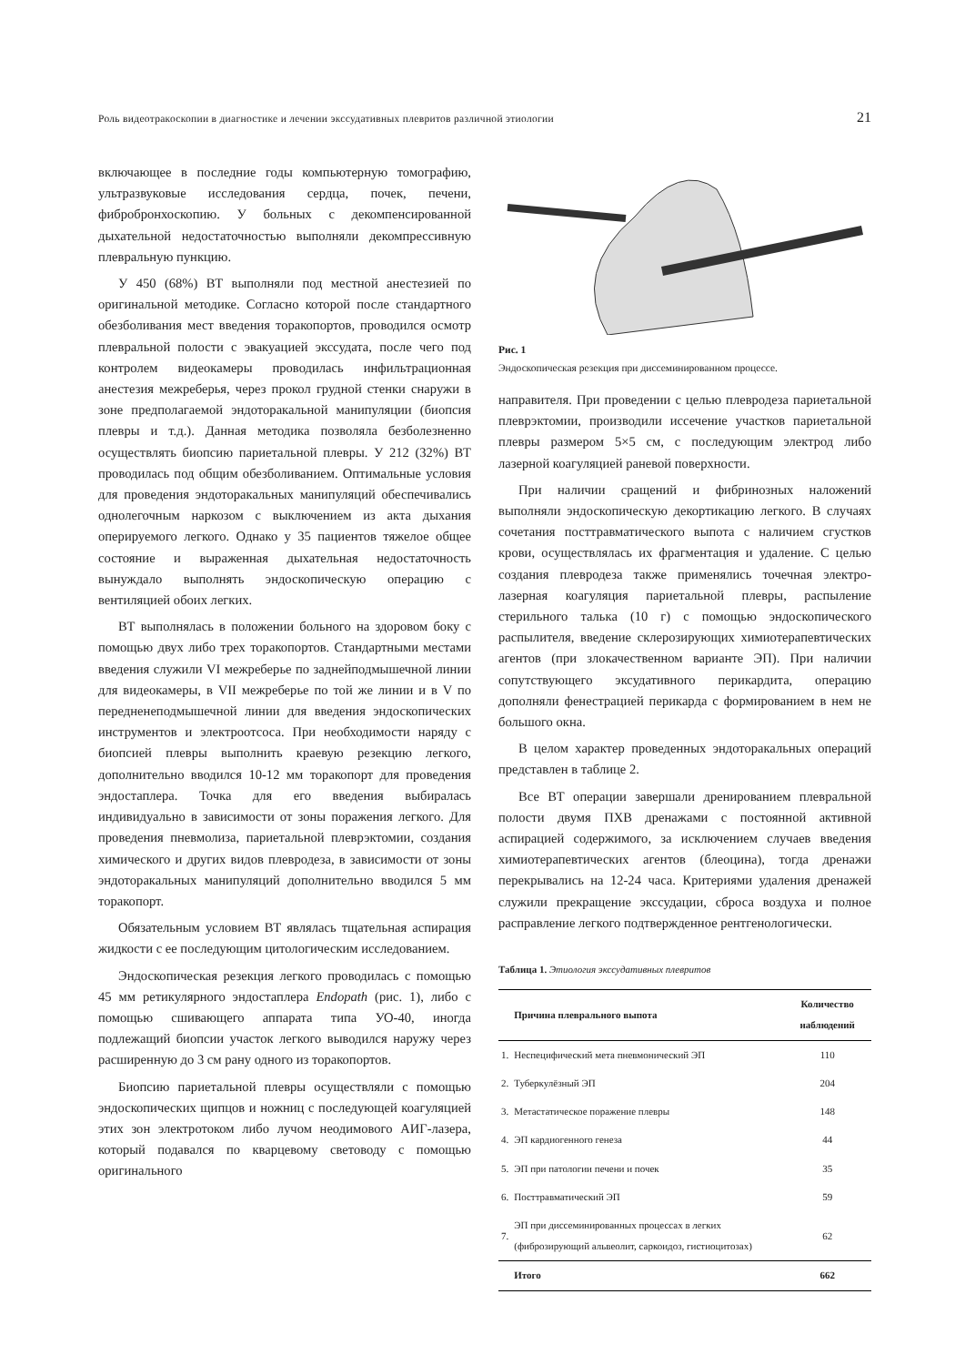Роль видеотракоскопии в диагностике и лечении экссудативных плевритов различной этиологии 21
включающее в последние годы компьютерную томографию, ультразвуковые исследования сердца, почек, печени, фибробронхоскопию. У больных с декомпенсированной дыхательной недостаточностью выполняли декомпрессивную плевральную пункцию.
У 450 (68%) ВТ выполняли под местной анестезией по оригинальной методике. Согласно которой после стандартного обезболивания мест введения торакопортов, проводился осмотр плевральной полости с эвакуацией экссудата, после чего под контролем видеокамеры проводилась инфильтрационная анестезия межреберья, через прокол грудной стенки снаружи в зоне предполагаемой эндоторакальной манипуляции (биопсия плевры и т.д.). Данная методика позволяла безболезненно осуществлять биопсию париетальной плевры. У 212 (32%) ВТ проводилась под общим обезболиванием. Оптимальные условия для проведения эндоторакальных манипуляций обеспечивались однолегочным наркозом с выключением из акта дыхания оперируемого легкого. Однако у 35 пациентов тяжелое общее состояние и выраженная дыхательная недостаточность вынуждало выполнять эндоскопическую операцию с вентиляцией обоих легких.
ВТ выполнялась в положении больного на здоровом боку с помощью двух либо трех торакопортов. Стандартными местами введения служили VI межреберье по заднейподмышечной линии для видеокамеры, в VII межреберье по той же линии и в V по передненеподмышечной линии для введения эндоскопических инструментов и электроотсоса. При необходимости наряду с биопсией плевры выполнить краевую резекцию легкого, дополнительно вводился 10-12 мм торакопорт для проведения эндостаплера. Точка для его введения выбиралась индивидуально в зависимости от зоны поражения легкого. Для проведения пневмолиза, париетальной плеврэктомии, создания химического и других видов плевродеза, в зависимости от зоны эндоторакальных манипуляций дополнительно вводился 5 мм торакопорт.
Обязательным условием ВТ являлась тщательная аспирация жидкости с ее последующим цитологическим исследованием.
Эндоскопическая резекция легкого проводилась с помощью 45 мм ретикулярного эндостаплера Endopath (рис. 1), либо с помощью сшивающего аппарата типа УО-40, иногда подлежащий биопсии участок легкого выводился наружу через расширенную до 3 см рану одного из торакопортов.
Биопсию париетальной плевры осуществляли с помощью эндоскопических щипцов и ножниц с последующей коагуляцией этих зон электротоком либо лучом неодимового АИГ-лазера, который подавался по кварцевому световоду с помощью оригинального
Рис. 1
Эндоскопическая резекция при диссеминированном процессе.
направителя. При проведении с целью плевродеза париетальной плеврэктомии, производили иссечение участков париетальной плевры размером 5×5 см, с последующим электрод либо лазерной коагуляцией раневой поверхности.
При наличии сращений и фибринозных наложений выполняли эндоскопическую декортикацию легкого. В случаях сочетания посттравматического выпота с наличием сгустков крови, осуществлялась их фрагментация и удаление. С целью создания плевродеза также применялись точечная электро-лазерная коагуляция париетальной плевры, распыление стерильного талька (10 г) с помощью эндоскопического распылителя, введение склерозирующих химиотерапевтических агентов (при злокачественном варианте ЭП). При наличии сопутствующего эксудативного перикардита, операцию дополняли фенестрацией перикарда с формированием в нем не большого окна.
В целом характер проведенных эндоторакальных операций представлен в таблице 2.
Все ВТ операции завершали дренированием плевральной полости двумя ПХВ дренажами с постоянной активной аспирацией содержимого, за исключением случаев введения химиотерапевтических агентов (блеоцина), тогда дренажи перекрывались на 12-24 часа. Критериями удаления дренажей служили прекращение экссудации, сброса воздуха и полное расправление легкого подтвержденное рентгенологически.
Таблица 1. Этиология экссудативных плевритов
| | Причина плеврального выпота | Количество наблюдений |
| --- | --- | --- |
| 1. | Неспецифический мета пневмонический ЭП | 110 |
| 2. | Туберкулёзный ЭП | 204 |
| 3. | Метастатическое поражение плевры | 148 |
| 4. | ЭП кардиогенного генеза | 44 |
| 5. | ЭП при патологии печени и почек | 35 |
| 6. | Посттравматический ЭП | 59 |
| 7. | ЭП при диссеминированных процессах в легких (фиброзирующий альвеолит, саркоидоз, гистиоцитозах) | 62 |
| | Итого | 662 |